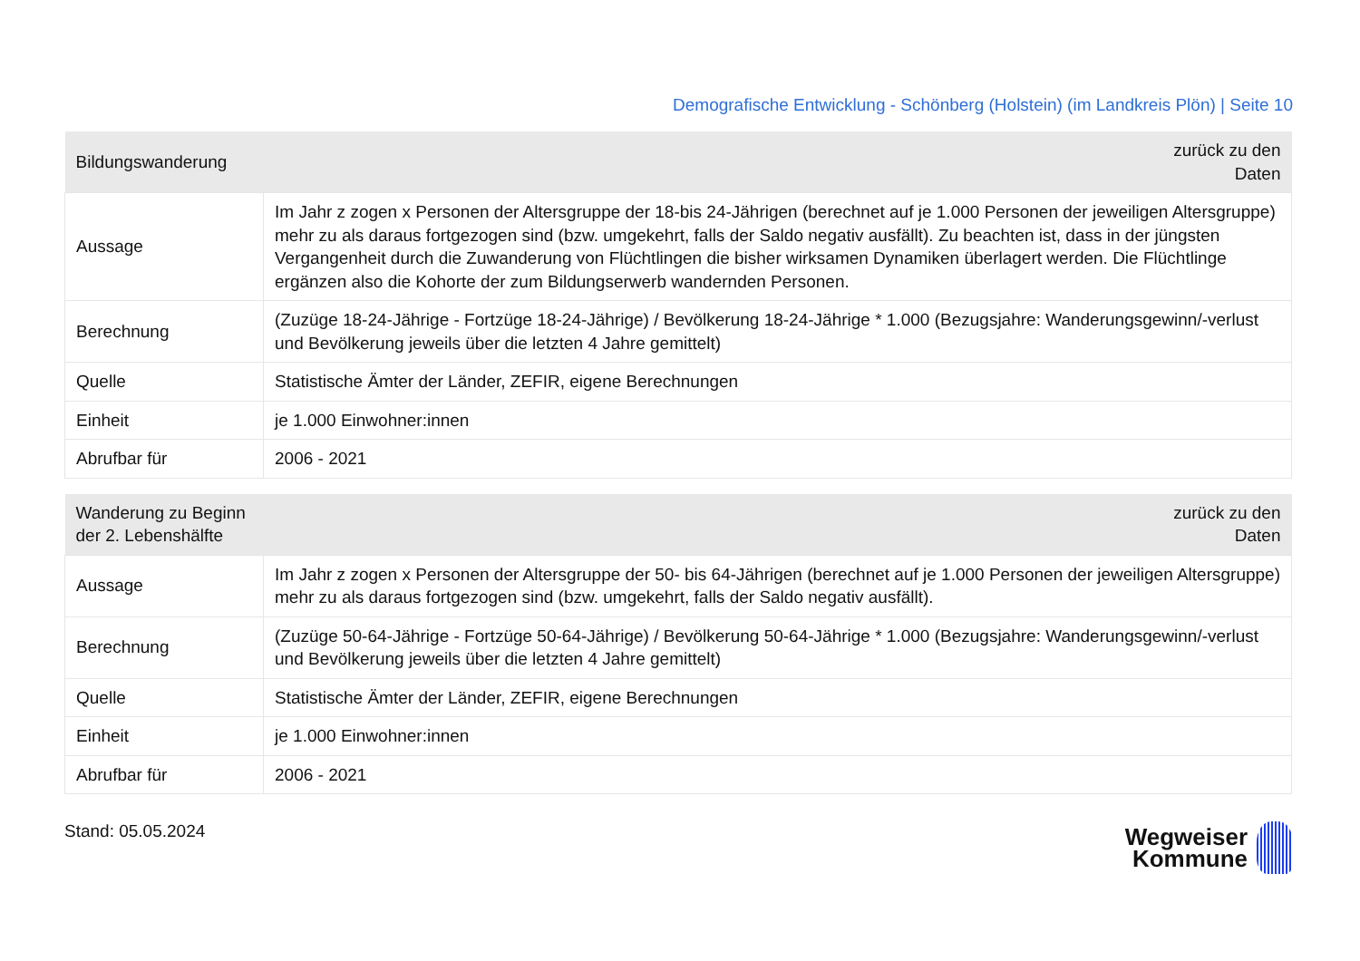Demografische Entwicklung - Schönberg (Holstein) (im Landkreis Plön) | Seite 10
| Bildungswanderung | zurück zu den Daten |
| --- | --- |
| Aussage | Im Jahr z zogen x Personen der Altersgruppe der 18-bis 24-Jährigen (berechnet auf je 1.000 Personen der jeweiligen Altersgruppe) mehr zu als daraus fortgezogen sind (bzw. umgekehrt, falls der Saldo negativ ausfällt). Zu beachten ist, dass in der jüngsten Vergangenheit durch die Zuwanderung von Flüchtlingen die bisher wirksamen Dynamiken überlagert werden. Die Flüchtlinge ergänzen also die Kohorte der zum Bildungserwerb wandernden Personen. |
| Berechnung | (Zuzüge 18-24-Jährige - Fortzüge 18-24-Jährige) / Bevölkerung 18-24-Jährige * 1.000 (Bezugsjahre: Wanderungsgewinn/-verlust und Bevölkerung jeweils über die letzten 4 Jahre gemittelt) |
| Quelle | Statistische Ämter der Länder, ZEFIR, eigene Berechnungen |
| Einheit | je 1.000 Einwohner:innen |
| Abrufbar für | 2006 - 2021 |
| Wanderung zu Beginn der 2. Lebenshälfte | zurück zu den Daten |
| --- | --- |
| Aussage | Im Jahr z zogen x Personen der Altersgruppe der 50- bis 64-Jährigen (berechnet auf je 1.000 Personen der jeweiligen Altersgruppe) mehr zu als daraus fortgezogen sind (bzw. umgekehrt, falls der Saldo negativ ausfällt). |
| Berechnung | (Zuzüge 50-64-Jährige - Fortzüge 50-64-Jährige) / Bevölkerung 50-64-Jährige * 1.000 (Bezugsjahre: Wanderungsgewinn/-verlust und Bevölkerung jeweils über die letzten 4 Jahre gemittelt) |
| Quelle | Statistische Ämter der Länder, ZEFIR, eigene Berechnungen |
| Einheit | je 1.000 Einwohner:innen |
| Abrufbar für | 2006 - 2021 |
Stand: 05.05.2024
Wegweiser
Kommune